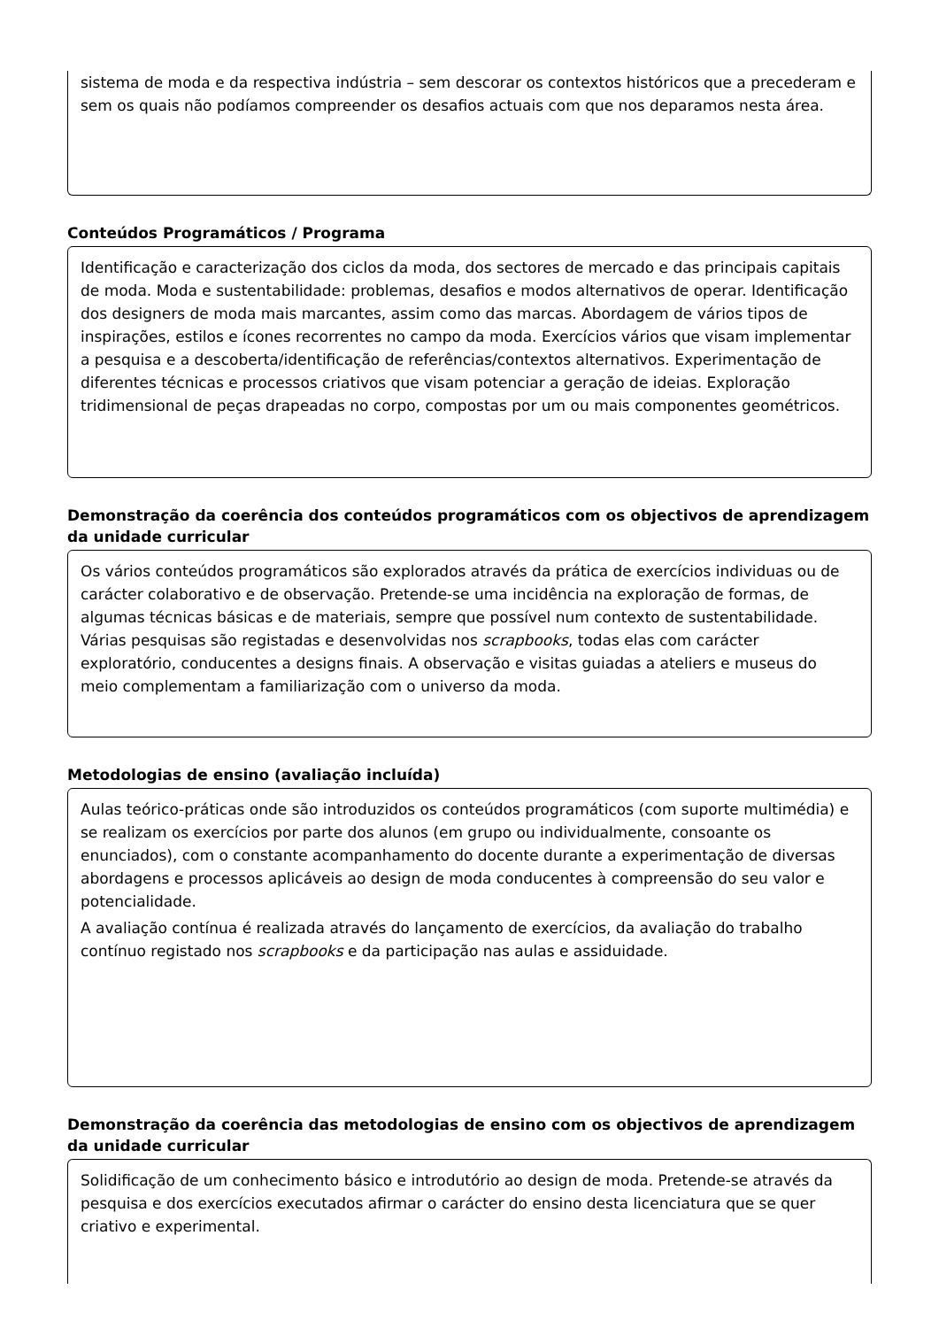sistema de moda e da respectiva indústria – sem descorar os contextos históricos que a precederam e sem os quais não podíamos compreender os desafios actuais com que nos deparamos nesta área.
Conteúdos Programáticos / Programa
Identificação e caracterização dos ciclos da moda, dos sectores de mercado e das principais capitais de moda. Moda e sustentabilidade: problemas, desafios e modos alternativos de operar. Identificação dos designers de moda mais marcantes, assim como das marcas. Abordagem de vários tipos de inspirações, estilos e ícones recorrentes no campo da moda. Exercícios vários que visam implementar a pesquisa e a descoberta/identificação de referências/contextos alternativos. Experimentação de diferentes técnicas e processos criativos que visam potenciar a geração de ideias. Exploração tridimensional de peças drapeadas no corpo, compostas por um ou mais componentes geométricos.
Demonstração da coerência dos conteúdos programáticos com os objectivos de aprendizagem da unidade curricular
Os vários conteúdos programáticos são explorados através da prática de exercícios individuas ou de carácter colaborativo e de observação. Pretende-se uma incidência na exploração de formas, de algumas técnicas básicas e de materiais, sempre que possível num contexto de sustentabilidade. Várias pesquisas são registadas e desenvolvidas nos scrapbooks, todas elas com carácter exploratório, conducentes a designs finais. A observação e visitas guiadas a ateliers e museus do meio complementam a familiarização com o universo da moda.
Metodologias de ensino (avaliação incluída)
Aulas teórico-práticas onde são introduzidos os conteúdos programáticos (com suporte multimédia) e se realizam os exercícios por parte dos alunos (em grupo ou individualmente, consoante os enunciados), com o constante acompanhamento do docente durante a experimentação de diversas abordagens e processos aplicáveis ao design de moda conducentes à compreensão do seu valor e potencialidade.
A avaliação contínua é realizada através do lançamento de exercícios, da avaliação do trabalho contínuo registado nos scrapbooks e da participação nas aulas e assiduidade.
Demonstração da coerência das metodologias de ensino com os objectivos de aprendizagem da unidade curricular
Solidificação de um conhecimento básico e introdutório ao design de moda. Pretende-se através da pesquisa e dos exercícios executados afirmar o carácter do ensino desta licenciatura que se quer criativo e experimental.